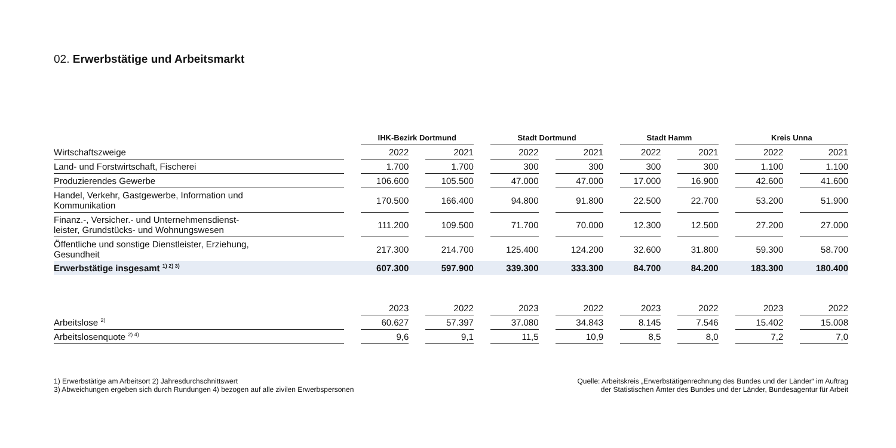02. Erwerbstätige und Arbeitsmarkt
| | | IHK-Bezirk Dortmund | | | | Stadt Dortmund | | | | Stadt Hamm | | | | Kreis Unna | | |
| --- | --- | --- | --- | --- | --- | --- | --- | --- | --- | --- | --- | --- | --- | --- | --- | --- |
| Wirtschaftszweige | | 2022 | | 2021 | | 2022 | | 2021 | | 2022 | | 2021 | | 2022 | | 2021 |
| Land- und Forstwirtschaft, Fischerei | | 1.700 | | 1.700 | | 300 | | 300 | | 300 | | 300 | | 1.100 | | 1.100 |
| Produzierendes Gewerbe | | 106.600 | | 105.500 | | 47.000 | | 47.000 | | 17.000 | | 16.900 | | 42.600 | | 41.600 |
| Handel, Verkehr, Gastgewerbe, Information und Kommunikation | | 170.500 | | 166.400 | | 94.800 | | 91.800 | | 22.500 | | 22.700 | | 53.200 | | 51.900 |
| Finanz.-, Versicher.- und Unternehmensdienst- leister, Grundstücks- und Wohnungswesen | | 111.200 | | 109.500 | | 71.700 | | 70.000 | | 12.300 | | 12.500 | | 27.200 | | 27.000 |
| Öffentliche und sonstige Dienstleister, Erziehung, Gesundheit | | 217.300 | | 214.700 | | 125.400 | | 124.200 | | 32.600 | | 31.800 | | 59.300 | | 58.700 |
| Erwerbstätige insgesamt <sup>1) 2) 3)</sup> | | 607.300 | | 597.900 | | 339.300 | | 333.300 | | 84.700 | | 84.200 | | 183.300 | | 180.400 |
| | | 2023 | | 2022 | | 2023 | | 2022 | | 2023 | | 2022 | | 2023 | | 2022 |
| Arbeitslose <sup>2)</sup> | | 60.627 | | 57.397 | | 37.080 | | 34.843 | | 8.145 | | 7.546 | | 15.402 | | 15.008 |
| Arbeitslosenquote <sup>2) 4)</sup> | | 9,6 | | 9,1 | | 11,5 | | 10,9 | | 8,5 | | 8,0 | | 7,2 | | 7,0 |
1) Erwerbstätige am Arbeitsort 2) Jahresdurchschnittswert
3) Abweichungen ergeben sich durch Rundungen 4) bezogen auf alle zivilen Erwerbspersonen
Quelle: Arbeitskreis „Erwerbstätigenrechnung des Bundes und der Länder“ im Auftrag
der Statistischen Ämter des Bundes und der Länder, Bundesagentur für Arbeit